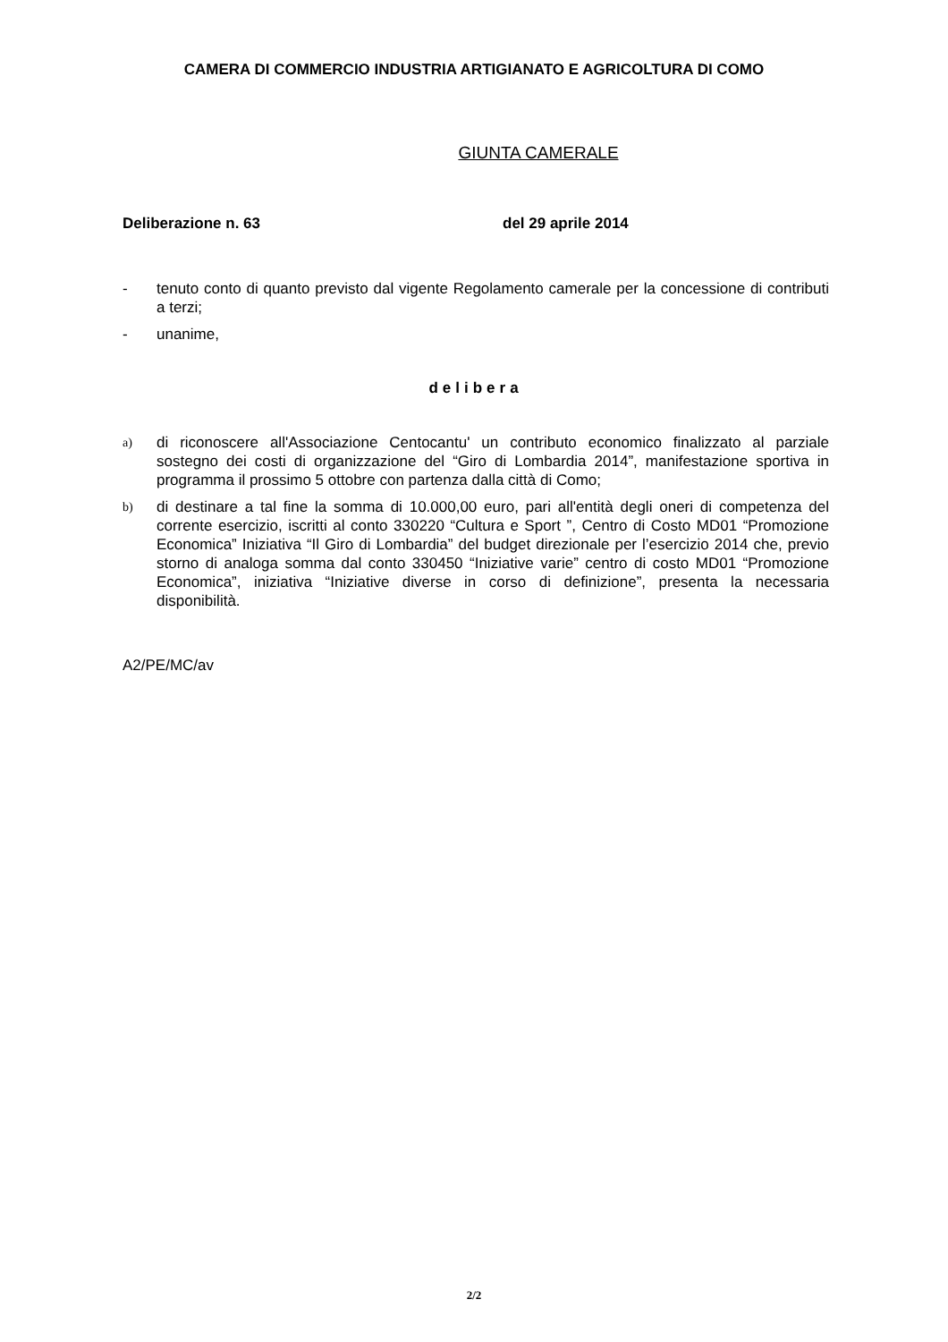CAMERA DI COMMERCIO INDUSTRIA ARTIGIANATO E AGRICOLTURA DI COMO
GIUNTA CAMERALE
Deliberazione n. 63 del 29 aprile 2014
- tenuto conto di quanto previsto dal vigente Regolamento camerale per la concessione di contributi a terzi;
- unanime,
delibera
a) di riconoscere all'Associazione Centocantu' un contributo economico finalizzato al parziale sostegno dei costi di organizzazione del “Giro di Lombardia 2014”, manifestazione sportiva in programma il prossimo 5 ottobre con partenza dalla città di Como;
b) di destinare a tal fine la somma di 10.000,00 euro, pari all'entità degli oneri di competenza del corrente esercizio, iscritti al conto 330220 “Cultura e Sport ”, Centro di Costo MD01 “Promozione Economica” Iniziativa “Il Giro di Lombardia” del budget direzionale per l’esercizio 2014 che, previo storno di analoga somma dal conto 330450 “Iniziative varie” centro di costo MD01 “Promozione Economica”, iniziativa “Iniziative diverse in corso di definizione”, presenta la necessaria disponibilità.
A2/PE/MC/av
2/2